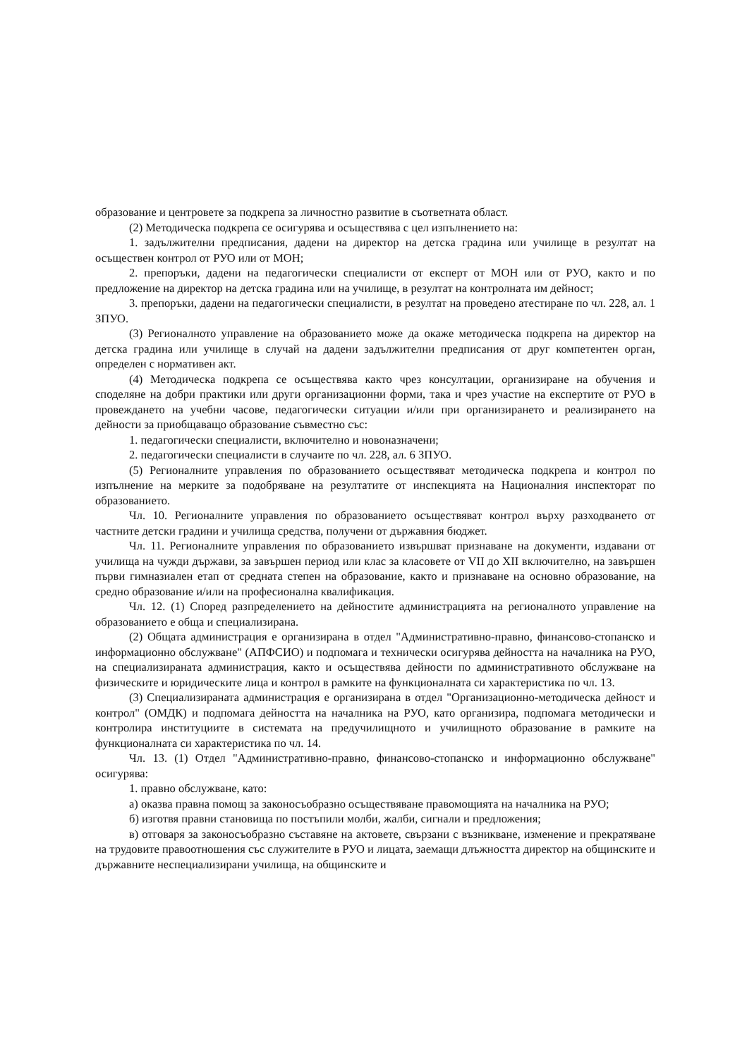образование и центровете за подкрепа за личностно развитие в съответната област.
(2) Методическа подкрепа се осигурява и осъществява с цел изпълнението на:
1. задължителни предписания, дадени на директор на детска градина или училище в резултат на осъществен контрол от РУО или от МОН;
2. препоръки, дадени на педагогически специалисти от експерт от МОН или от РУО, както и по предложение на директор на детска градина или на училище, в резултат на контролната им дейност;
3. препоръки, дадени на педагогически специалисти, в резултат на проведено атестиране по чл. 228, ал. 1 ЗПУО.
(3) Регионалното управление на образованието може да окаже методическа подкрепа на директор на детска градина или училище в случай на дадени задължителни предписания от друг компетентен орган, определен с нормативен акт.
(4) Методическа подкрепа се осъществява както чрез консултации, организиране на обучения и споделяне на добри практики или други организационни форми, така и чрез участие на експертите от РУО в провеждането на учебни часове, педагогически ситуации и/или при организирането и реализирането на дейности за приобщаващо образование съвместно със:
1. педагогически специалисти, включително и новоназначени;
2. педагогически специалисти в случаите по чл. 228, ал. 6 ЗПУО.
(5) Регионалните управления по образованието осъществяват методическа подкрепа и контрол по изпълнение на мерките за подобряване на резултатите от инспекцията на Националния инспекторат по образованието.
Чл. 10. Регионалните управления по образованието осъществяват контрол върху разходването от частните детски градини и училища средства, получени от държавния бюджет.
Чл. 11. Регионалните управления по образованието извършват признаване на документи, издавани от училища на чужди държави, за завършен период или клас за класовете от VII до XII включително, на завършен първи гимназиален етап от средната степен на образование, както и признаване на основно образование, на средно образование и/или на професионална квалификация.
Чл. 12. (1) Според разпределението на дейностите администрацията на регионалното управление на образованието е обща и специализирана.
(2) Общата администрация е организирана в отдел "Административно-правно, финансово-стопанско и информационно обслужване" (АПФСИО) и подпомага и технически осигурява дейността на началника на РУО, на специализираната администрация, както и осъществява дейности по административното обслужване на физическите и юридическите лица и контрол в рамките на функционалната си характеристика по чл. 13.
(3) Специализираната администрация е организирана в отдел "Организационно-методическа дейност и контрол" (ОМДК) и подпомага дейността на началника на РУО, като организира, подпомага методически и контролира институциите в системата на предучилищното и училищното образование в рамките на функционалната си характеристика по чл. 14.
Чл. 13. (1) Отдел "Административно-правно, финансово-стопанско и информационно обслужване" осигурява:
1. правно обслужване, като:
а) оказва правна помощ за законосъобразно осъществяване правомощията на началника на РУО;
б) изготвя правни становища по постъпили молби, жалби, сигнали и предложения;
в) отговаря за законосъобразно съставяне на актовете, свързани с възникване, изменение и прекратяване на трудовите правоотношения със служителите в РУО и лицата, заемащи длъжността директор на общинските и държавните неспециализирани училища, на общинските и